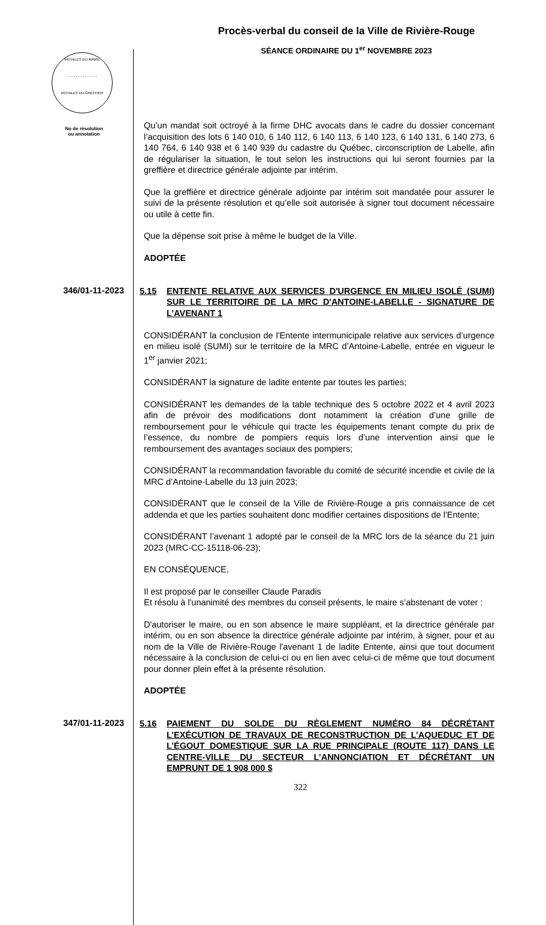INITIALES DU MAIRE
- - - - - - - - - - - - - -
INITIALES DU GREFFIER
No de résolution
ou annotation
Procès-verbal du conseil de la Ville de Rivière-Rouge
SÉANCE ORDINAIRE DU 1<sup>er</sup> NOVEMBRE 2023
Qu’un mandat soit octroyé à la firme DHC avocats dans le cadre du dossier concernant l’acquisition des lots 6 140 010, 6 140 112, 6 140 113, 6 140 123, 6 140 131, 6 140 273, 6 140 764, 6 140 938 et 6 140 939 du cadastre du Québec, circonscription de Labelle, afin de régulariser la situation, le tout selon les instructions qui lui seront fournies par la greffière et directrice générale adjointe par intérim.
Que la greffière et directrice générale adjointe par intérim soit mandatée pour assurer le suivi de la présente résolution et qu’elle soit autorisée à signer tout document nécessaire ou utile à cette fin.
Que la dépense soit prise à même le budget de la Ville.
ADOPTÉE
346/01-11-2023
5.15 ENTENTE RELATIVE AUX SERVICES D'URGENCE EN MILIEU ISOLÉ (SUMI) SUR LE TERRITOIRE DE LA MRC D'ANTOINE-LABELLE - SIGNATURE DE L’AVENANT 1
CONSIDÉRANT la conclusion de l'Entente intermunicipale relative aux services d’urgence en milieu isolé (SUMI) sur le territoire de la MRC d’Antoine-Labelle, entrée en vigueur le 1<sup>er</sup> janvier 2021;
CONSIDÉRANT la signature de ladite entente par toutes les parties;
CONSIDÉRANT les demandes de la table technique des 5 octobre 2022 et 4 avril 2023 afin de prévoir des modifications dont notamment la création d’une grille de remboursement pour le véhicule qui tracte les équipements tenant compte du prix de l’essence, du nombre de pompiers requis lors d’une intervention ainsi que le remboursement des avantages sociaux des pompiers;
CONSIDÉRANT la recommandation favorable du comité de sécurité incendie et civile de la MRC d’Antoine-Labelle du 13 juin 2023;
CONSIDÉRANT que le conseil de la Ville de Rivière-Rouge a pris connaissance de cet addenda et que les parties souhaitent donc modifier certaines dispositions de l'Entente;
CONSIDÉRANT l’avenant 1 adopté par le conseil de la MRC lors de la séance du 21 juin 2023 (MRC-CC-15118-06-23);
EN CONSÉQUENCE,
Il est proposé par le conseiller Claude Paradis
Et résolu à l'unanimité des membres du conseil présents, le maire s’abstenant de voter :
D'autoriser le maire, ou en son absence le maire suppléant, et la directrice générale par intérim, ou en son absence la directrice générale adjointe par intérim, à signer, pour et au nom de la Ville de Rivière-Rouge l'avenant 1 de ladite Entente, ainsi que tout document nécessaire à la conclusion de celui-ci ou en lien avec celui-ci de même que tout document pour donner plein effet à la présente résolution.
ADOPTÉE
347/01-11-2023
5.16 PAIEMENT DU SOLDE DU RÈGLEMENT NUMÉRO 84 DÉCRÉTANT L’EXÉCUTION DE TRAVAUX DE RECONSTRUCTION DE L’AQUEDUC ET DE L’ÉGOUT DOMESTIQUE SUR LA RUE PRINCIPALE (ROUTE 117) DANS LE CENTRE-VILLE DU SECTEUR L’ANNONCIATION ET DÉCRÉTANT UN EMPRUNT DE 1 908 000 $
322